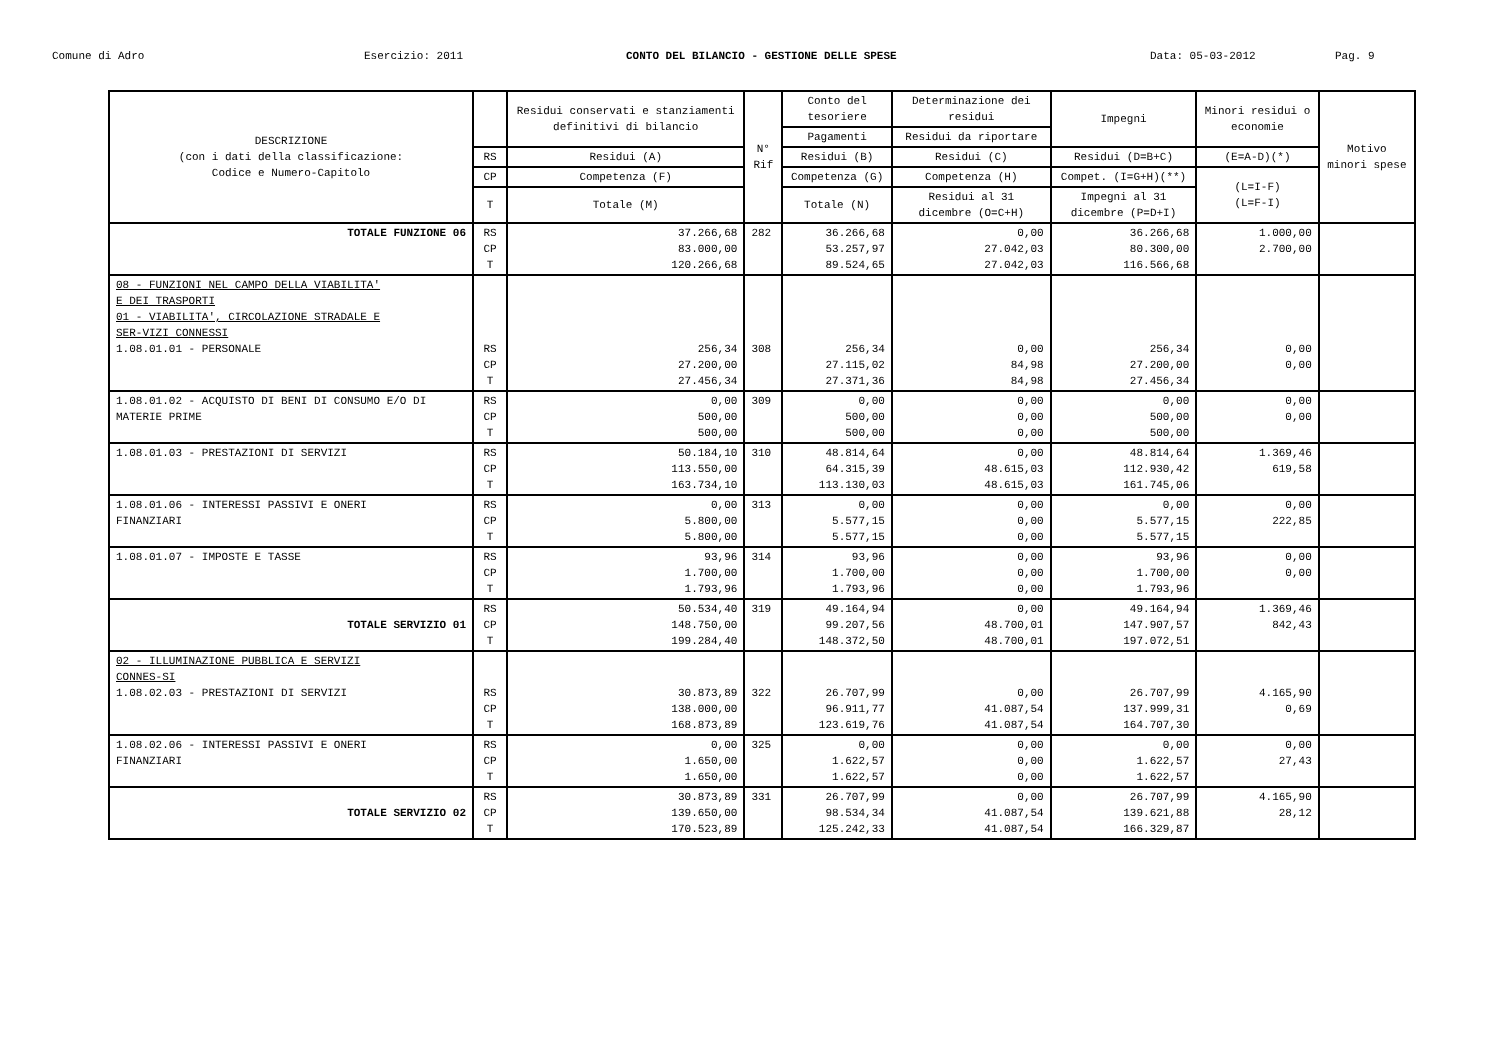Comune di Adro Esercizio: 2011 CONTO DEL BILANCIO - GESTIONE DELLE SPESE Data: 05-03-2012 Pag. 9
| DESCRIZIONE (con i dati della classificazione: Codice e Numero-Capitolo | | Residui conservati e stanziamenti definitivi di bilancio | N° Rif | Conto del tesoriere | Determinazione dei residui | Impegni | Minori residui o economie | Motivo minori spese |
| --- | --- | --- | --- | --- | --- | --- | --- | --- |
| | | | | Pagamenti | Residui da riportare | | | |
| | RS | Residui (A) | | Residui (B) | Residui (C) | Residui (D=B+C) | (E=A-D)(*) | |
| | CP | Competenza (F) | | Competenza (G) | Competenza (H) | Compet. (I=G+H)(**) | (L=I-F) (L=F-I) | |
| | T | Totale (M) | | Totale (N) | Residui al 31 dicembre (O=C+H) | Impegni al 31 dicembre (P=D+I) | | |
| TOTALE FUNZIONE 06 | RS CP T | 37.266,68 83.000,00 120.266,68 | 282 | 36.266,68 53.257,97 89.524,65 | 0,00 27.042,03 27.042,03 | 36.266,68 80.300,00 116.566,68 | 1.000,00 2.700,00 | |
| 08 - FUNZIONI NEL CAMPO DELLA VIABILITA' E DEI TRASPORTI 01 - VIABILITA', CIRCOLAZIONE STRADALE E SER-VIZI CONNESSI 1.08.01.01 - PERSONALE | RS CP T | 256,34 27.200,00 27.456,34 | 308 | 256,34 27.115,02 27.371,36 | 0,00 84,98 84,98 | 256,34 27.200,00 27.456,34 | 0,00 0,00 | |
| 1.08.01.02 - ACQUISTO DI BENI DI CONSUMO E/O DI MATERIE PRIME | RS CP T | 0,00 500,00 500,00 | 309 | 0,00 500,00 500,00 | 0,00 0,00 0,00 | 0,00 500,00 500,00 | 0,00 0,00 | |
| 1.08.01.03 - PRESTAZIONI DI SERVIZI | RS CP T | 50.184,10 113.550,00 163.734,10 | 310 | 48.814,64 64.315,39 113.130,03 | 0,00 48.615,03 48.615,03 | 48.814,64 112.930,42 161.745,06 | 1.369,46 619,58 | |
| 1.08.01.06 - INTERESSI PASSIVI E ONERI FINANZIARI | RS CP T | 0,00 5.800,00 5.800,00 | 313 | 0,00 5.577,15 5.577,15 | 0,00 0,00 0,00 | 0,00 5.577,15 5.577,15 | 0,00 222,85 | |
| 1.08.01.07 - IMPOSTE E TASSE | RS CP T | 93,96 1.700,00 1.793,96 | 314 | 93,96 1.700,00 1.793,96 | 0,00 0,00 0,00 | 93,96 1.700,00 1.793,96 | 0,00 0,00 | |
| TOTALE SERVIZIO 01 | RS CP T | 50.534,40 148.750,00 199.284,40 | 319 | 49.164,94 99.207,56 148.372,50 | 0,00 48.700,01 48.700,01 | 49.164,94 147.907,57 197.072,51 | 1.369,46 842,43 | |
| 02 - ILLUMINAZIONE PUBBLICA E SERVIZI CONNES-SI 1.08.02.03 - PRESTAZIONI DI SERVIZI | RS CP T | 30.873,89 138.000,00 168.873,89 | 322 | 26.707,99 96.911,77 123.619,76 | 0,00 41.087,54 41.087,54 | 26.707,99 137.999,31 164.707,30 | 4.165,90 0,69 | |
| 1.08.02.06 - INTERESSI PASSIVI E ONERI FINANZIARI | RS CP T | 0,00 1.650,00 1.650,00 | 325 | 0,00 1.622,57 1.622,57 | 0,00 0,00 0,00 | 0,00 1.622,57 1.622,57 | 0,00 27,43 | |
| TOTALE SERVIZIO 02 | RS CP T | 30.873,89 139.650,00 170.523,89 | 331 | 26.707,99 98.534,34 125.242,33 | 0,00 41.087,54 41.087,54 | 26.707,99 139.621,88 166.329,87 | 4.165,90 28,12 | |